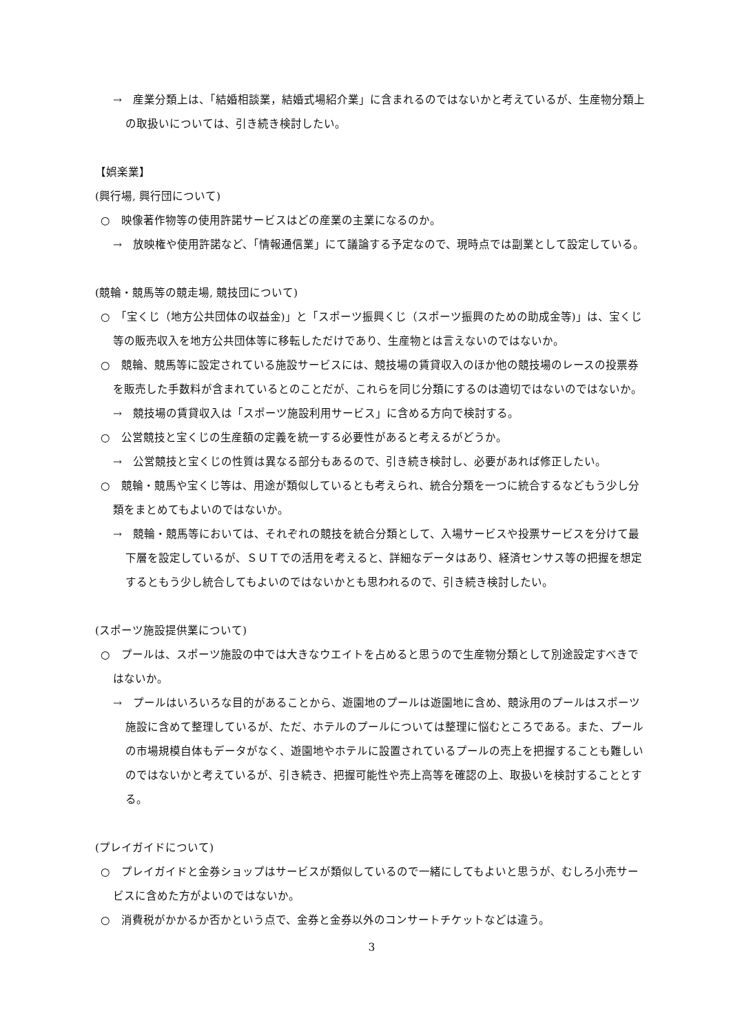→　産業分類上は、「結婚相談業，結婚式場紹介業」に含まれるのではないかと考えているが、生産物分類上の取扱いについては、引き続き検討したい。
【娯楽業】
(興行場, 興行団について)
○　映像著作物等の使用許諾サービスはどの産業の主業になるのか。
→　放映権や使用許諾など、「情報通信業」にて議論する予定なので、現時点では副業として設定している。
(競輪・競馬等の競走場, 競技団について)
○　「宝くじ（地方公共団体の収益金)」と「スポーツ振興くじ（スポーツ振興のための助成金等)」は、宝くじ等の販売収入を地方公共団体等に移転しただけであり、生産物とは言えないのではないか。
○　競輪、競馬等に設定されている施設サービスには、競技場の賃貸収入のほか他の競技場のレースの投票券を販売した手数料が含まれているとのことだが、これらを同じ分類にするのは適切ではないのではないか。
→　競技場の賃貸収入は「スポーツ施設利用サービス」に含める方向で検討する。
○　公営競技と宝くじの生産額の定義を統一する必要性があると考えるがどうか。
→　公営競技と宝くじの性質は異なる部分もあるので、引き続き検討し、必要があれば修正したい。
○　競輪・競馬や宝くじ等は、用途が類似しているとも考えられ、統合分類を一つに統合するなどもう少し分類をまとめてもよいのではないか。
→　競輪・競馬等においては、それぞれの競技を統合分類として、入場サービスや投票サービスを分けて最下層を設定しているが、ＳＵＴでの活用を考えると、詳細なデータはあり、経済センサス等の把握を想定するともう少し統合してもよいのではないかとも思われるので、引き続き検討したい。
(スポーツ施設提供業について)
○　プールは、スポーツ施設の中では大きなウエイトを占めると思うので生産物分類として別途設定すべきではないか。
→　プールはいろいろな目的があることから、遊園地のプールは遊園地に含め、競泳用のプールはスポーツ施設に含めて整理しているが、ただ、ホテルのプールについては整理に悩むところである。また、プールの市場規模自体もデータがなく、遊園地やホテルに設置されているプールの売上を把握することも難しいのではないかと考えているが、引き続き、把握可能性や売上高等を確認の上、取扱いを検討することとする。
(プレイガイドについて)
○　プレイガイドと金券ショップはサービスが類似しているので一緒にしてもよいと思うが、むしろ小売サービスに含めた方がよいのではないか。
○　消費税がかかるか否かという点で、金券と金券以外のコンサートチケットなどは違う。
3